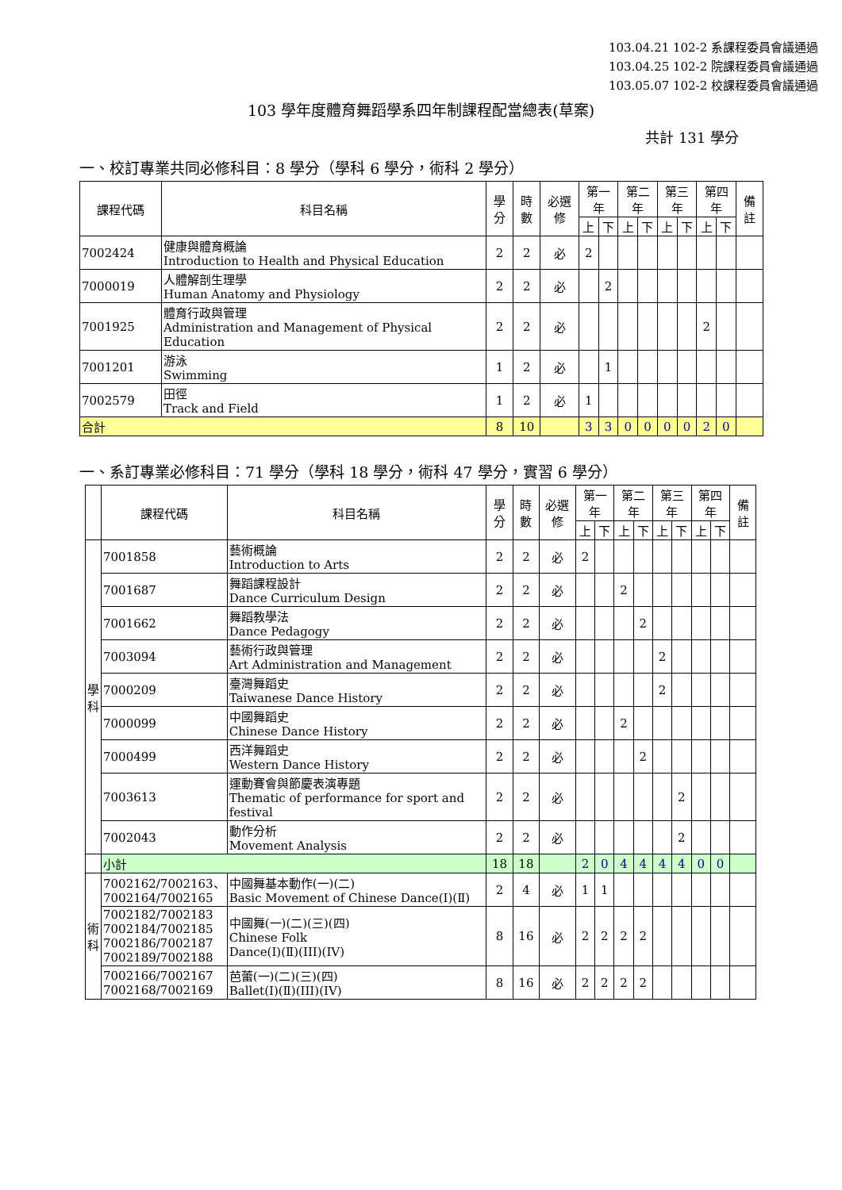103.04.21 102-2 系課程委員會議通過
103.04.25 102-2 院課程委員會議通過
103.05.07 102-2 校課程委員會議通過
103 學年度體育舞蹈學系四年制課程配當總表(草案)
共計 131 學分
一、校訂專業共同必修科目：8 學分（學科 6 學分，術科 2 學分）
| 課程代碼 | 科目名稱 | 學分 | 時數 | 必選修 | 第一年 | | 第二年 | | 第三年 | | 第四年 | | 備註 |
| --- | --- | --- | --- | --- | --- | --- | --- | --- | --- | --- | --- | --- | --- |
| | | | | | 上 | 下 | 上 | 下 | 上 | 下 | 上 | 下 | |
| 7002424 | 健康與體育概論 Introduction to Health and Physical Education | 2 | 2 | 必 | 2 | | | | | | | | |
| 7000019 | 人體解剖生理學 Human Anatomy and Physiology | 2 | 2 | 必 | | 2 | | | | | | | |
| 7001925 | 體育行政與管理 Administration and Management of Physical Education | 2 | 2 | 必 | | | | | | | 2 | | |
| 7001201 | 游泳 Swimming | 1 | 2 | 必 | | 1 | | | | | | | |
| 7002579 | 田徑 Track and Field | 1 | 2 | 必 | 1 | | | | | | | | |
| 合計 | | 8 | 10 | | 3 | 3 | 0 | 0 | 0 | 0 | 2 | 0 | |
一、系訂專業必修科目：71 學分（學科 18 學分，術科 47 學分，實習 6 學分）
| | 課程代碼 | 科目名稱 | 學分 | 時數 | 必選修 | 第一年 | | 第二年 | | 第三年 | | 第四年 | | 備註 |
| --- | --- | --- | --- | --- | --- | --- | --- | --- | --- | --- | --- | --- | --- | --- |
| | | | | | | 上 | 下 | 上 | 下 | 上 | 下 | 上 | 下 | |
| 學 科 | 7001858 | 藝術概論 Introduction to Arts | 2 | 2 | 必 | 2 | | | | | | | | |
| | 7001687 | 舞蹈課程設計 Dance Curriculum Design | 2 | 2 | 必 | | | 2 | | | | | | |
| | 7001662 | 舞蹈教學法 Dance Pedagogy | 2 | 2 | 必 | | | | 2 | | | | | |
| | 7003094 | 藝術行政與管理 Art Administration and Management | 2 | 2 | 必 | | | | | 2 | | | | |
| | 7000209 | 臺灣舞蹈史 Taiwanese Dance History | 2 | 2 | 必 | | | | | 2 | | | | |
| | 7000099 | 中國舞蹈史 Chinese Dance History | 2 | 2 | 必 | | | 2 | | | | | | |
| | 7000499 | 西洋舞蹈史 Western Dance History | 2 | 2 | 必 | | | | 2 | | | | | |
| | 7003613 | 運動賽會與節慶表演專題 Thematic of performance for sport and festival | 2 | 2 | 必 | | | | | | 2 | | | |
| | 7002043 | 動作分析 Movement Analysis | 2 | 2 | 必 | | | | | | 2 | | | |
| | 小計 | | 18 | 18 | | 2 | 0 | 4 | 4 | 4 | 4 | 0 | 0 | |
| 術 科 | 7002162/7002163、 7002164/7002165 | 中國舞基本動作(一)(二) Basic Movement of Chinese Dance(Ⅰ)(Ⅱ) | 2 | 4 | 必 | 1 | 1 | | | | | | | |
| | 7002182/7002183 7002184/7002185 7002186/7002187 7002189/7002188 | 中國舞(一)(二)(三)(四) Chinese Folk Dance(Ⅰ)(Ⅱ)(III)(IV) | 8 | 16 | 必 | 2 | 2 | 2 | 2 | | | | | |
| | 7002166/7002167 7002168/7002169 | 芭蕾(一)(二)(三)(四) Ballet(Ⅰ)(Ⅱ)(III)(IV) | 8 | 16 | 必 | 2 | 2 | 2 | 2 | | | | | |